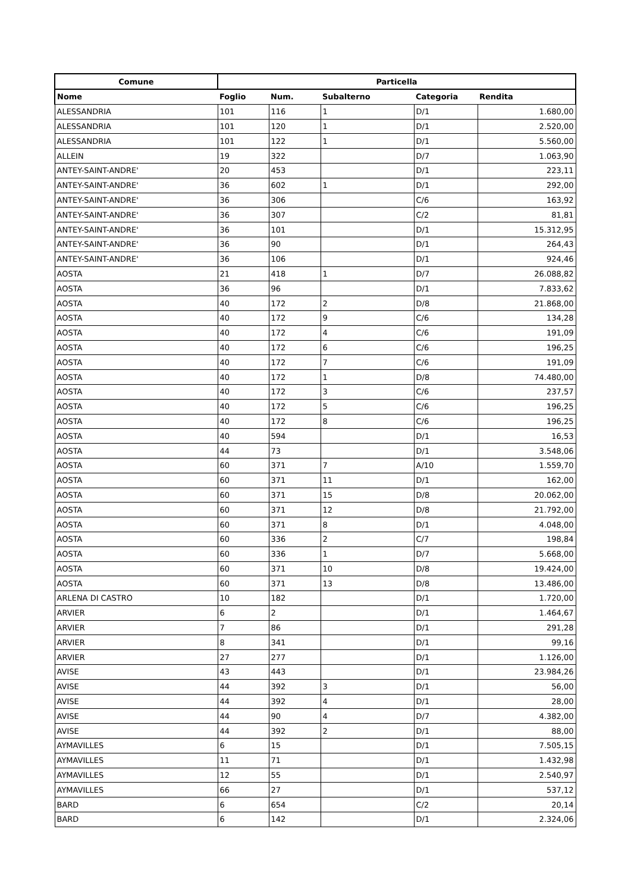| Comune | Particella | | | | |
| --- | --- | --- | --- | --- | --- |
| Nome | Foglio | Num. | Subalterno | Categoria | Rendita |
| ALESSANDRIA | 101 | 116 | 1 | D/1 | 1.680,00 |
| ALESSANDRIA | 101 | 120 | 1 | D/1 | 2.520,00 |
| ALESSANDRIA | 101 | 122 | 1 | D/1 | 5.560,00 |
| ALLEIN | 19 | 322 | | D/7 | 1.063,90 |
| ANTEY-SAINT-ANDRE' | 20 | 453 | | D/1 | 223,11 |
| ANTEY-SAINT-ANDRE' | 36 | 602 | 1 | D/1 | 292,00 |
| ANTEY-SAINT-ANDRE' | 36 | 306 | | C/6 | 163,92 |
| ANTEY-SAINT-ANDRE' | 36 | 307 | | C/2 | 81,81 |
| ANTEY-SAINT-ANDRE' | 36 | 101 | | D/1 | 15.312,95 |
| ANTEY-SAINT-ANDRE' | 36 | 90 | | D/1 | 264,43 |
| ANTEY-SAINT-ANDRE' | 36 | 106 | | D/1 | 924,46 |
| AOSTA | 21 | 418 | 1 | D/7 | 26.088,82 |
| AOSTA | 36 | 96 | | D/1 | 7.833,62 |
| AOSTA | 40 | 172 | 2 | D/8 | 21.868,00 |
| AOSTA | 40 | 172 | 9 | C/6 | 134,28 |
| AOSTA | 40 | 172 | 4 | C/6 | 191,09 |
| AOSTA | 40 | 172 | 6 | C/6 | 196,25 |
| AOSTA | 40 | 172 | 7 | C/6 | 191,09 |
| AOSTA | 40 | 172 | 1 | D/8 | 74.480,00 |
| AOSTA | 40 | 172 | 3 | C/6 | 237,57 |
| AOSTA | 40 | 172 | 5 | C/6 | 196,25 |
| AOSTA | 40 | 172 | 8 | C/6 | 196,25 |
| AOSTA | 40 | 594 | | D/1 | 16,53 |
| AOSTA | 44 | 73 | | D/1 | 3.548,06 |
| AOSTA | 60 | 371 | 7 | A/10 | 1.559,70 |
| AOSTA | 60 | 371 | 11 | D/1 | 162,00 |
| AOSTA | 60 | 371 | 15 | D/8 | 20.062,00 |
| AOSTA | 60 | 371 | 12 | D/8 | 21.792,00 |
| AOSTA | 60 | 371 | 8 | D/1 | 4.048,00 |
| AOSTA | 60 | 336 | 2 | C/7 | 198,84 |
| AOSTA | 60 | 336 | 1 | D/7 | 5.668,00 |
| AOSTA | 60 | 371 | 10 | D/8 | 19.424,00 |
| AOSTA | 60 | 371 | 13 | D/8 | 13.486,00 |
| ARLENA DI CASTRO | 10 | 182 | | D/1 | 1.720,00 |
| ARVIER | 6 | 2 | | D/1 | 1.464,67 |
| ARVIER | 7 | 86 | | D/1 | 291,28 |
| ARVIER | 8 | 341 | | D/1 | 99,16 |
| ARVIER | 27 | 277 | | D/1 | 1.126,00 |
| AVISE | 43 | 443 | | D/1 | 23.984,26 |
| AVISE | 44 | 392 | 3 | D/1 | 56,00 |
| AVISE | 44 | 392 | 4 | D/1 | 28,00 |
| AVISE | 44 | 90 | 4 | D/7 | 4.382,00 |
| AVISE | 44 | 392 | 2 | D/1 | 88,00 |
| AYMAVILLES | 6 | 15 | | D/1 | 7.505,15 |
| AYMAVILLES | 11 | 71 | | D/1 | 1.432,98 |
| AYMAVILLES | 12 | 55 | | D/1 | 2.540,97 |
| AYMAVILLES | 66 | 27 | | D/1 | 537,12 |
| BARD | 6 | 654 | | C/2 | 20,14 |
| BARD | 6 | 142 | | D/1 | 2.324,06 |